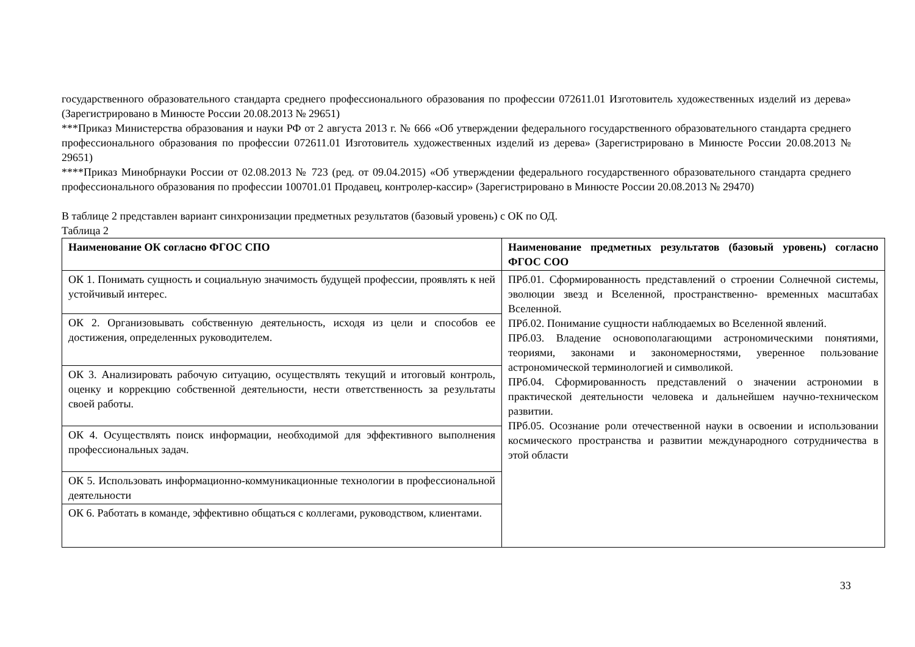государственного образовательного стандарта среднего профессионального образования по профессии 072611.01 Изготовитель художественных изделий из дерева» (Зарегистрировано в Минюсте России 20.08.2013 № 29651)
***Приказ Министерства образования и науки РФ от 2 августа 2013 г. № 666 «Об утверждении федерального государственного образовательного стандарта среднего профессионального образования по профессии 072611.01 Изготовитель художественных изделий из дерева» (Зарегистрировано в Минюсте России 20.08.2013 № 29651)
****Приказ Минобрнауки России от 02.08.2013 № 723 (ред. от 09.04.2015) «Об утверждении федерального государственного образовательного стандарта среднего профессионального образования по профессии 100701.01 Продавец, контролер-кассир» (Зарегистрировано в Минюсте России 20.08.2013 № 29470)
В таблице 2 представлен вариант синхронизации предметных результатов (базовый уровень) с ОК по ОД.
Таблица 2
| Наименование ОК согласно ФГОС СПО | Наименование предметных результатов (базовый уровень) согласно ФГОС СОО |
| --- | --- |
| ОК 1. Понимать сущность и социальную значимость будущей профессии, проявлять к ней устойчивый интерес. | ПРб.01. Сформированность представлений о строении Солнечной системы, эволюции звезд и Вселенной, пространственно- временных масштабах Вселенной. ПРб.02. Понимание сущности наблюдаемых во Вселенной явлений. ПРб.03. Владение основополагающими астрономическими понятиями, теориями, законами и закономерностями, уверенное пользование астрономической терминологией и символикой. ПРб.04. Сформированность представлений о значении астрономии в практической деятельности человека и дальнейшем научно-техническом развитии. ПРб.05. Осознание роли отечественной науки в освоении и использовании космического пространства и развитии международного сотрудничества в этой области |
| ОК 2. Организовывать собственную деятельность, исходя из цели и способов ее достижения, определенных руководителем. | |
| ОК 3. Анализировать рабочую ситуацию, осуществлять текущий и итоговый контроль, оценку и коррекцию собственной деятельности, нести ответственность за результаты своей работы. | |
| ОК 4. Осуществлять поиск информации, необходимой для эффективного выполнения профессиональных задач. | |
| ОК 5. Использовать информационно-коммуникационные технологии в профессиональной деятельности | |
| ОК 6. Работать в команде, эффективно общаться с коллегами, руководством, клиентами. | |
33